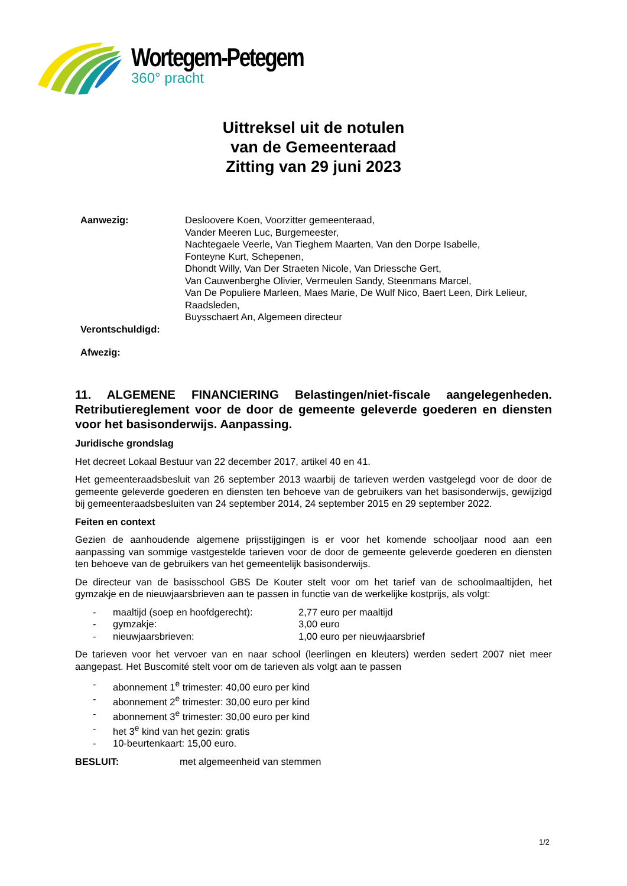Wortegem-Petegem
360° pracht
Uittreksel uit de notulen
van de Gemeenteraad
Zitting van 29 juni 2023
Aanwezig: Desloovere Koen, Voorzitter gemeenteraad,
Vander Meeren Luc, Burgemeester,
Nachtegaele Veerle, Van Tieghem Maarten, Van den Dorpe Isabelle,
Fonteyne Kurt, Schepenen,
Dhondt Willy, Van Der Straeten Nicole, Van Driessche Gert,
Van Cauwenberghe Olivier, Vermeulen Sandy, Steenmans Marcel,
Van De Populiere Marleen, Maes Marie, De Wulf Nico, Baert Leen, Dirk Lelieur,
Raadsleden,
Buysschaert An, Algemeen directeur
Verontschuldigd:
Afwezig:
11. ALGEMENE FINANCIERING Belastingen/niet-fiscale aangelegenheden. Retributiereglement voor de door de gemeente geleverde goederen en diensten voor het basisonderwijs. Aanpassing.
Juridische grondslag
Het decreet Lokaal Bestuur van 22 december 2017, artikel 40 en 41.
Het gemeenteraadsbesluit van 26 september 2013 waarbij de tarieven werden vastgelegd voor de door de gemeente geleverde goederen en diensten ten behoeve van de gebruikers van het basisonderwijs, gewijzigd bij gemeenteraadsbesluiten van 24 september 2014, 24 september 2015 en 29 september 2022.
Feiten en context
Gezien de aanhoudende algemene prijsstijgingen is er voor het komende schooljaar nood aan een aanpassing van sommige vastgestelde tarieven voor de door de gemeente geleverde goederen en diensten ten behoeve van de gebruikers van het gemeentelijk basisonderwijs.
De directeur van de basisschool GBS De Kouter stelt voor om het tarief van de schoolmaaltijden, het gymzakje en de nieuwjaarsbrieven aan te passen in functie van de werkelijke kostprijs, als volgt:
- maaltijd (soep en hoofdgerecht): 2,77 euro per maaltijd
- gymzakje: 3,00 euro
- nieuwjaarsbrieven: 1,00 euro per nieuwjaarsbrief
De tarieven voor het vervoer van en naar school (leerlingen en kleuters) werden sedert 2007 niet meer aangepast. Het Buscomité stelt voor om de tarieven als volgt aan te passen
- abonnement 1<sup>e</sup> trimester: 40,00 euro per kind
- abonnement 2<sup>e</sup> trimester: 30,00 euro per kind
- abonnement 3<sup>e</sup> trimester: 30,00 euro per kind
- het 3<sup>e</sup> kind van het gezin: gratis
- 10-beurtenkaart: 15,00 euro.
BESLUIT: met algemeenheid van stemmen
1/2